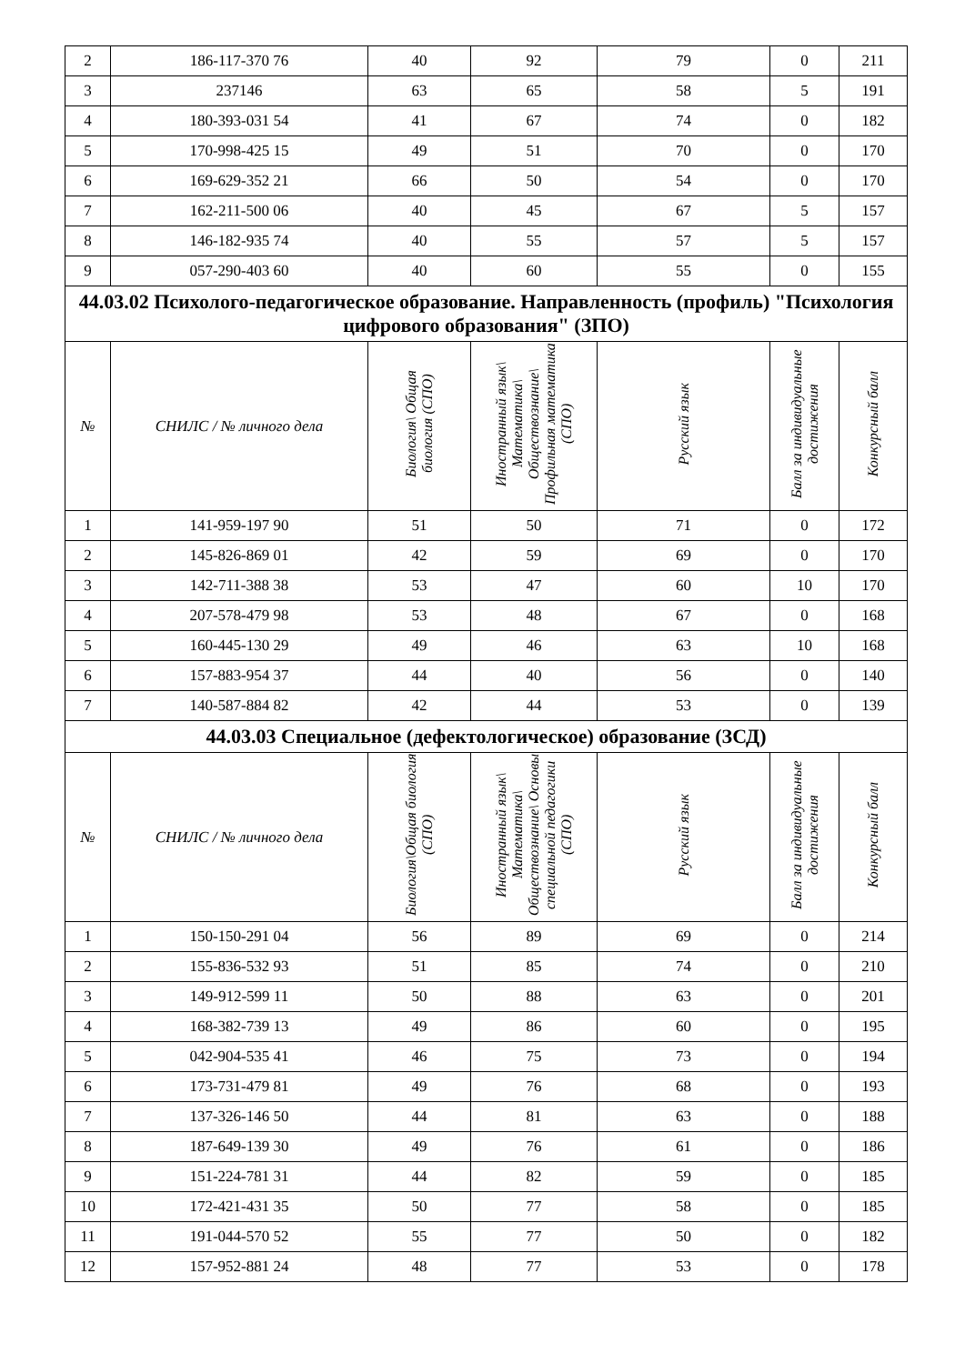| 2 | 186-117-370 76 | 40 | 92 | 79 | 0 | 211 |
| 3 | 237146 | 63 | 65 | 58 | 5 | 191 |
| 4 | 180-393-031 54 | 41 | 67 | 74 | 0 | 182 |
| 5 | 170-998-425 15 | 49 | 51 | 70 | 0 | 170 |
| 6 | 169-629-352 21 | 66 | 50 | 54 | 0 | 170 |
| 7 | 162-211-500 06 | 40 | 45 | 67 | 5 | 157 |
| 8 | 146-182-935 74 | 40 | 55 | 57 | 5 | 157 |
| 9 | 057-290-403 60 | 40 | 60 | 55 | 0 | 155 |
| 44.03.02 Психолого-педагогическое образование. Направленность (профиль) "Психология цифрового образования" (ЗПО) | | | | | | |
| № | СНИЛС / № личного дела | Биология\ Общая биология (СПО) | Иностранный язык\ Математика\ Обществознание\ Профильная математика (СПО) | Русский язык | Балл за индивидуальные достижения | Конкурсный балл |
| 1 | 141-959-197 90 | 51 | 50 | 71 | 0 | 172 |
| 2 | 145-826-869 01 | 42 | 59 | 69 | 0 | 170 |
| 3 | 142-711-388 38 | 53 | 47 | 60 | 10 | 170 |
| 4 | 207-578-479 98 | 53 | 48 | 67 | 0 | 168 |
| 5 | 160-445-130 29 | 49 | 46 | 63 | 10 | 168 |
| 6 | 157-883-954 37 | 44 | 40 | 56 | 0 | 140 |
| 7 | 140-587-884 82 | 42 | 44 | 53 | 0 | 139 |
| 44.03.03 Специальное (дефектологическое) образование (ЗСД) | | | | | | |
| № | СНИЛС / № личного дела | Биология\Общая биология (СПО) | Иностранный язык\ Математика\ Обществознание\ Основы специальной педагогики (СПО) | Русский язык | Балл за индивидуальные достижения | Конкурсный балл |
| 1 | 150-150-291 04 | 56 | 89 | 69 | 0 | 214 |
| 2 | 155-836-532 93 | 51 | 85 | 74 | 0 | 210 |
| 3 | 149-912-599 11 | 50 | 88 | 63 | 0 | 201 |
| 4 | 168-382-739 13 | 49 | 86 | 60 | 0 | 195 |
| 5 | 042-904-535 41 | 46 | 75 | 73 | 0 | 194 |
| 6 | 173-731-479 81 | 49 | 76 | 68 | 0 | 193 |
| 7 | 137-326-146 50 | 44 | 81 | 63 | 0 | 188 |
| 8 | 187-649-139 30 | 49 | 76 | 61 | 0 | 186 |
| 9 | 151-224-781 31 | 44 | 82 | 59 | 0 | 185 |
| 10 | 172-421-431 35 | 50 | 77 | 58 | 0 | 185 |
| 11 | 191-044-570 52 | 55 | 77 | 50 | 0 | 182 |
| 12 | 157-952-881 24 | 48 | 77 | 53 | 0 | 178 |